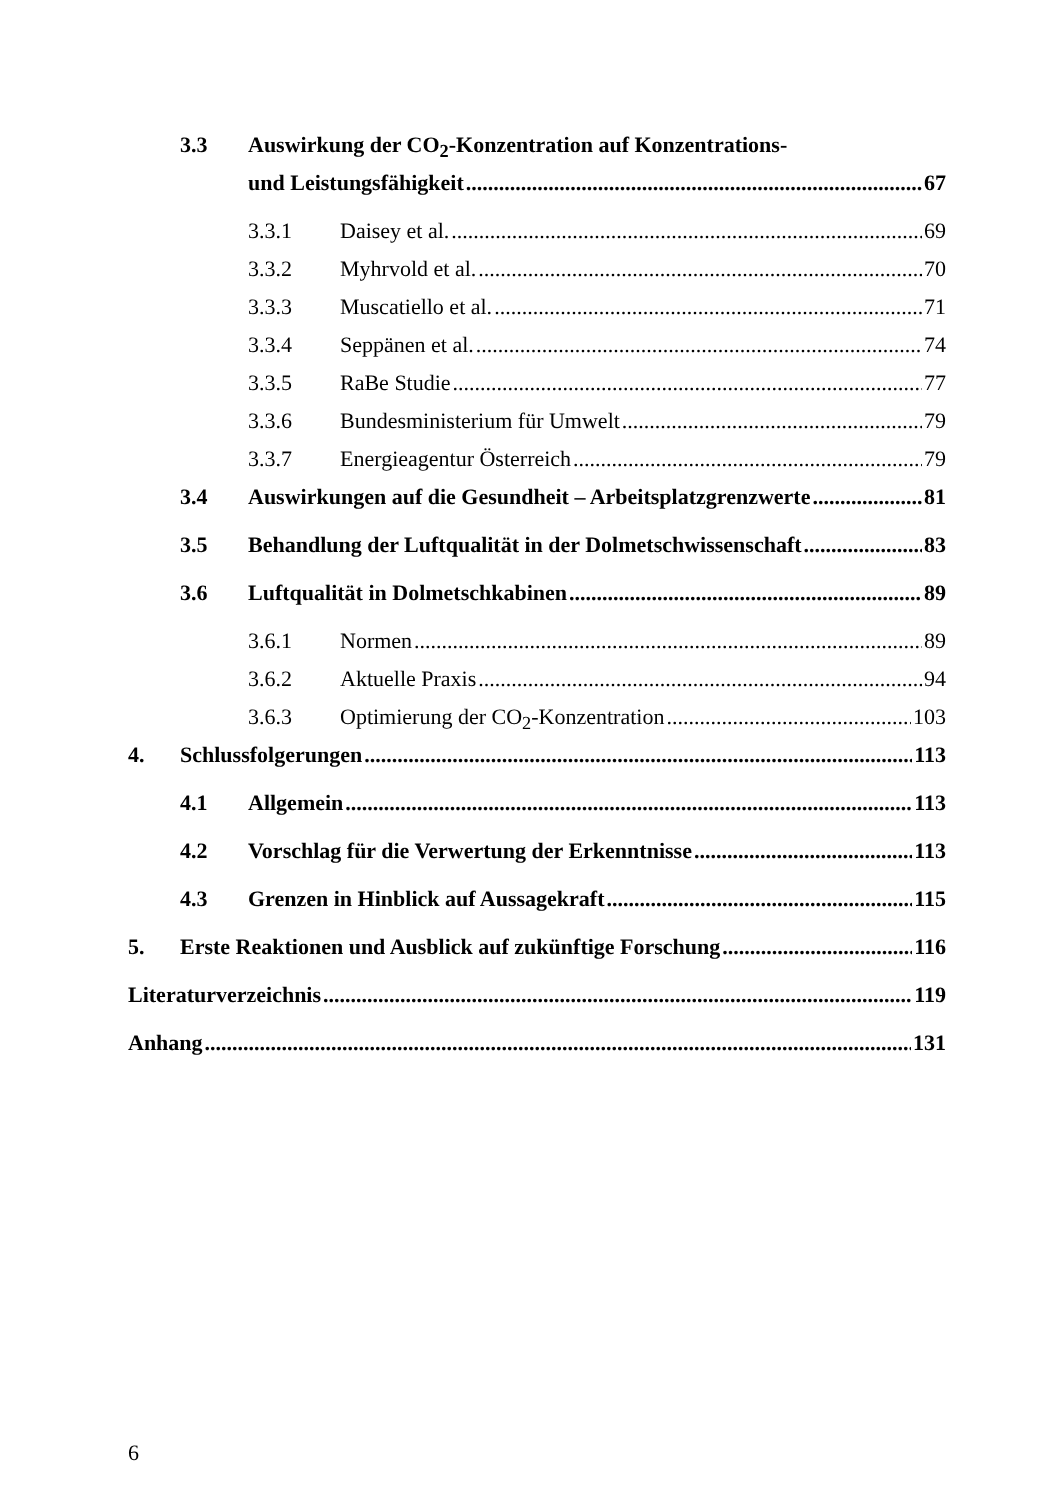3.3 Auswirkung der CO<sub>2</sub>-Konzentration auf Konzentrations-
und Leistungsfähigkeit 67
3.3.1 Daisey et al. 69
3.3.2 Myhrvold et al. 70
3.3.3 Muscatiello et al. 71
3.3.4 Seppänen et al. 74
3.3.5 RaBe Studie 77
3.3.6 Bundesministerium für Umwelt 79
3.3.7 Energieagentur Österreich 79
3.4 Auswirkungen auf die Gesundheit – Arbeitsplatzgrenzwerte 81
3.5 Behandlung der Luftqualität in der Dolmetschwissenschaft 83
3.6 Luftqualität in Dolmetschkabinen 89
3.6.1 Normen 89
3.6.2 Aktuelle Praxis 94
3.6.3 Optimierung der CO<sub>2</sub>-Konzentration 103
4. Schlussfolgerungen 113
4.1 Allgemein 113
4.2 Vorschlag für die Verwertung der Erkenntnisse 113
4.3 Grenzen in Hinblick auf Aussagekraft 115
5. Erste Reaktionen und Ausblick auf zukünftige Forschung 116
Literaturverzeichnis 119
Anhang 131
6